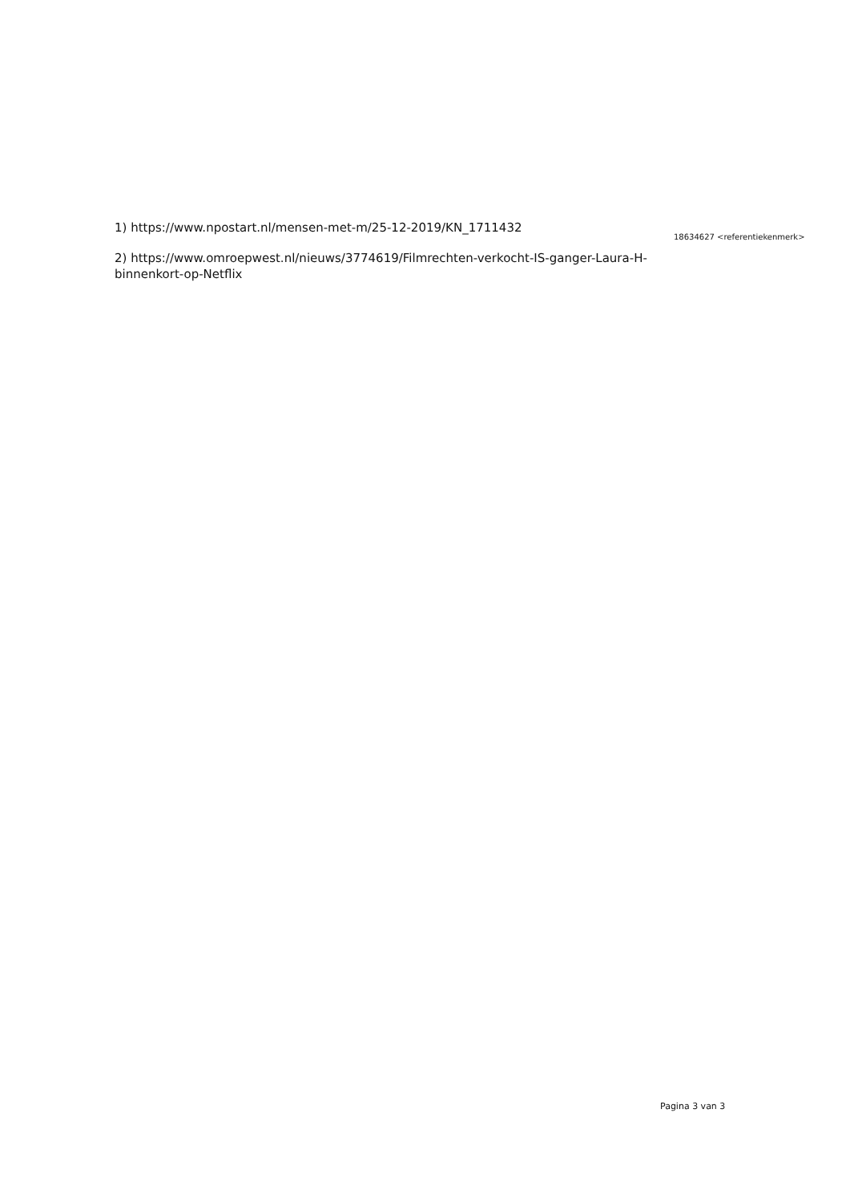1) https://www.npostart.nl/mensen-met-m/25-12-2019/KN_1711432
2) https://www.omroepwest.nl/nieuws/3774619/Filmrechten-verkocht-IS-ganger-Laura-H-binnenkort-op-Netflix
18634627 <referentiekenmerk>
Pagina 3 van 3